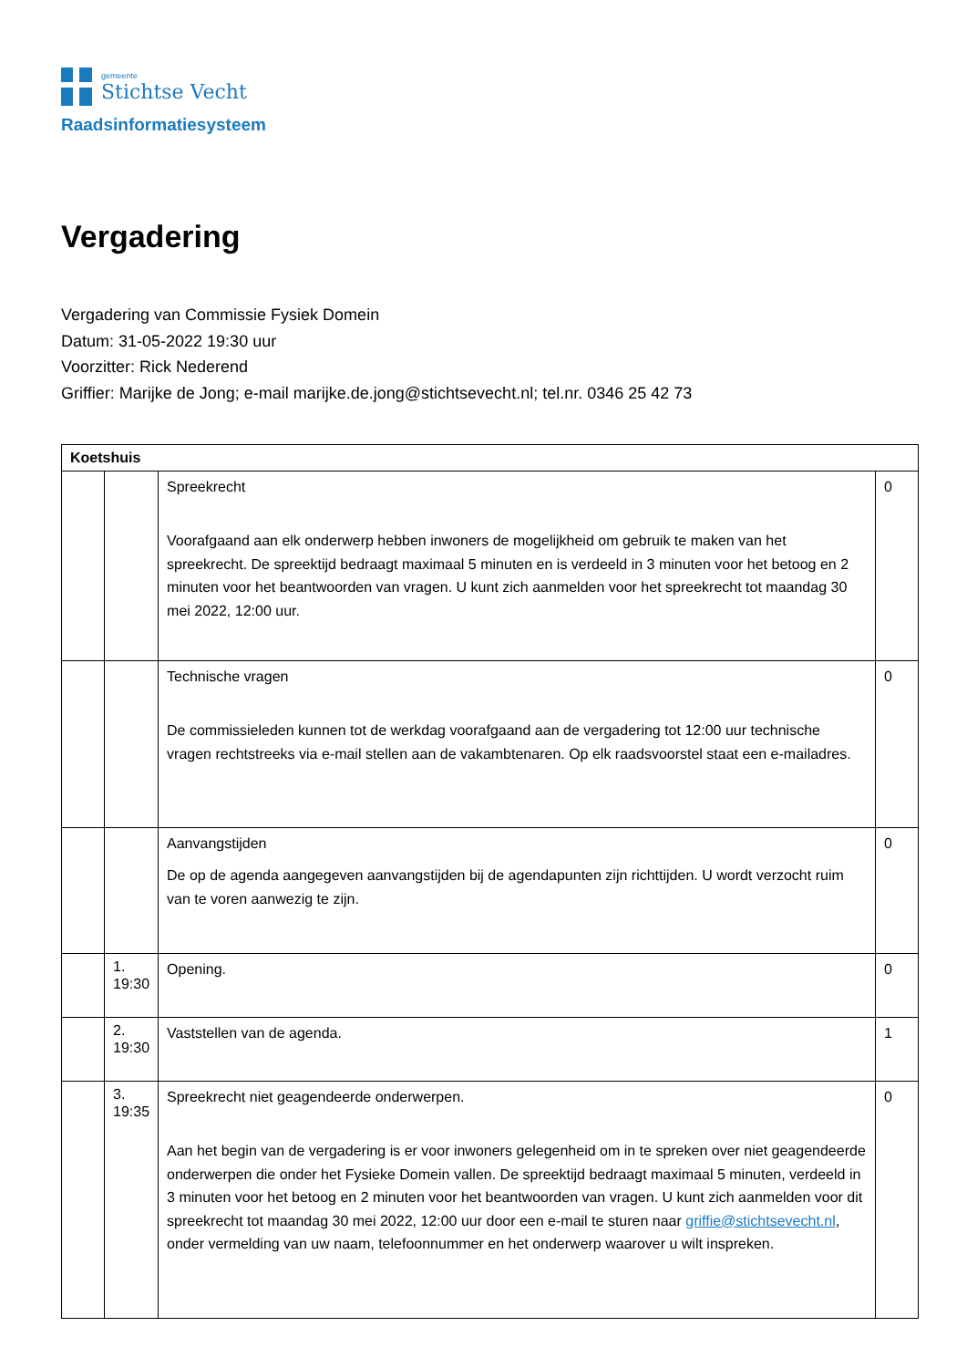gemeente
Stichtse Vecht
Raadsinformatiesysteem
Vergadering
Vergadering van Commissie Fysiek Domein
Datum: 31-05-2022 19:30 uur
Voorzitter: Rick Nederend
Griffier: Marijke de Jong; e-mail marijke.de.jong@stichtsevecht.nl; tel.nr. 0346 25 42 73
| Koetshuis | | | |
| --- | --- | --- | --- |
| | | Spreekrecht Voorafgaand aan elk onderwerp hebben inwoners de mogelijkheid om gebruik te maken van het spreekrecht. De spreektijd bedraagt maximaal 5 minuten en is verdeeld in 3 minuten voor het betoog en 2 minuten voor het beantwoorden van vragen. U kunt zich aanmelden voor het spreekrecht tot maandag 30 mei 2022, 12:00 uur. | 0 |
| | | Technische vragen De commissieleden kunnen tot de werkdag voorafgaand aan de vergadering tot 12:00 uur technische vragen rechtstreeks via e-mail stellen aan de vakambtenaren. Op elk raadsvoorstel staat een e-mailadres. | 0 |
| | | Aanvangstijden De op de agenda aangegeven aanvangstijden bij de agendapunten zijn richttijden. U wordt verzocht ruim van te voren aanwezig te zijn. | 0 |
| | 1. 19:30 | Opening. | 0 |
| | 2. 19:30 | Vaststellen van de agenda. | 1 |
| | 3. 19:35 | Spreekrecht niet geagendeerde onderwerpen. Aan het begin van de vergadering is er voor inwoners gelegenheid om in te spreken over niet geagendeerde onderwerpen die onder het Fysieke Domein vallen. De spreektijd bedraagt maximaal 5 minuten, verdeeld in 3 minuten voor het betoog en 2 minuten voor het beantwoorden van vragen. U kunt zich aanmelden voor dit spreekrecht tot maandag 30 mei 2022, 12:00 uur door een e-mail te sturen naar griffie@stichtsevecht.nl , onder vermelding van uw naam, telefoonnummer en het onderwerp waarover u wilt inspreken. | 0 |